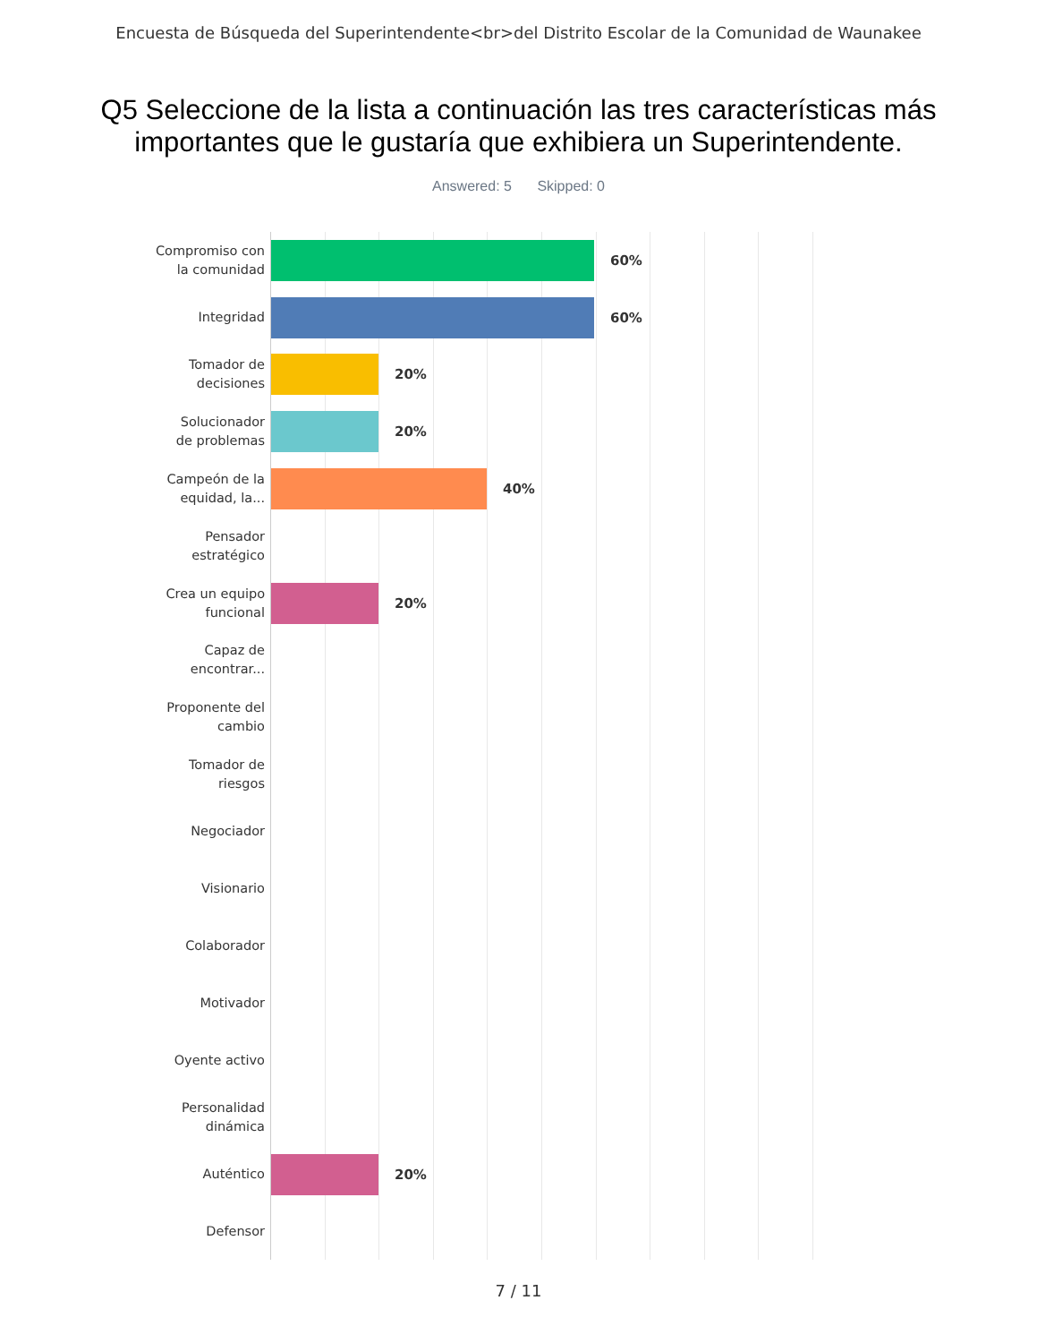Encuesta de Búsqueda del Superintendente<br>del Distrito Escolar de la Comunidad de Waunakee
Q5 Seleccione de la lista a continuación las tres características más importantes que le gustaría que exhibiera un Superintendente.
Answered: 5 Skipped: 0
Compromiso con
la comunidad
60%
Integridad
60%
Tomador de
decisiones
20%
Solucionador
de problemas
20%
Campeón de la
equidad, la...
40%
Pensador
estratégico
Crea un equipo
funcional
20%
Capaz de
encontrar...
Proponente del
cambio
Tomador de
riesgos
Negociador
Visionario
Colaborador
Motivador
Oyente activo
Personalidad
dinámica
Auténtico
20%
Defensor
7 / 11